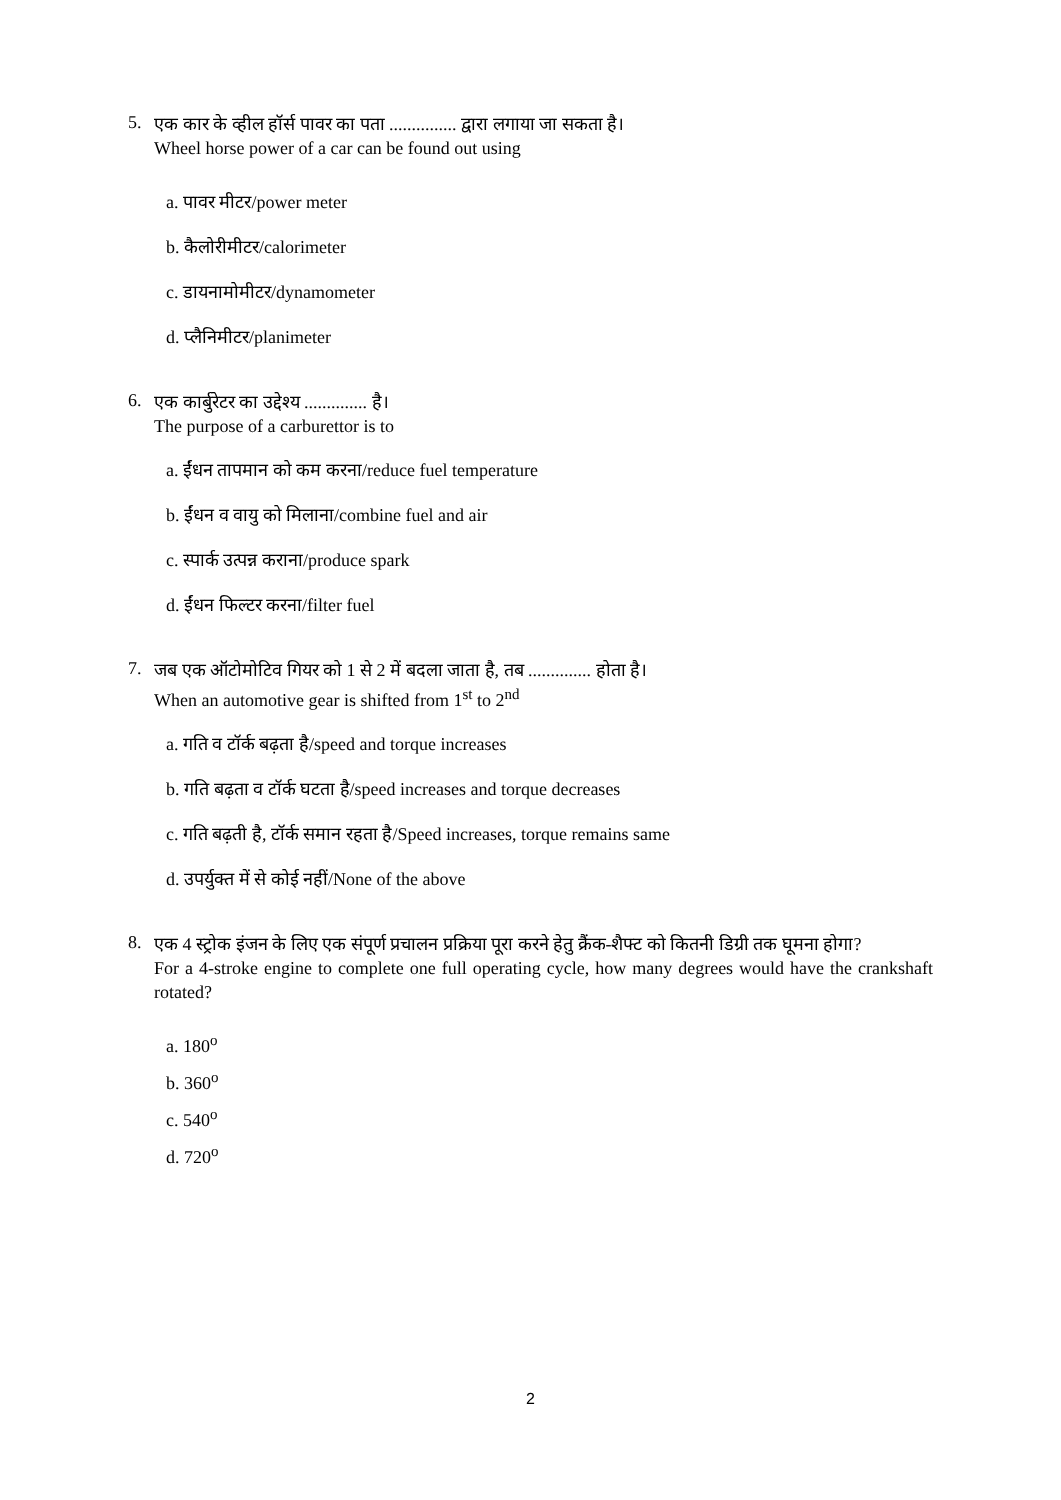5.
एक कार के व्हील हॉर्स पावर का पता ............... द्वारा लगाया जा सकता है।
Wheel horse power of a car can be found out using
a. पावर मीटर/power meter
b. कैलोरीमीटर/calorimeter
c. डायनामोमीटर/dynamometer
d. प्लैनिमीटर/planimeter
6.
एक कार्बुरेटर का उद्देश्य .............. है।
The purpose of a carburettor is to
a. ईंधन तापमान को कम करना/reduce fuel temperature
b. ईंधन व वायु को मिलाना/combine fuel and air
c. स्पार्क उत्पन्न कराना/produce spark
d. ईंधन फिल्टर करना/filter fuel
7.
जब एक ऑटोमोटिव गियर को 1 से 2 में बदला जाता है, तब .............. होता है।
When an automotive gear is shifted from 1<sup>st</sup> to 2<sup>nd</sup>
a. गति व टॉर्क बढ़ता है/speed and torque increases
b. गति बढ़ता व टॉर्क घटता है/speed increases and torque decreases
c. गति बढ़ती है, टॉर्क समान रहता है/Speed increases, torque remains same
d. उपर्युक्त में से कोई नहीं/None of the above
8.
एक 4 स्ट्रोक इंजन के लिए एक संपूर्ण प्रचालन प्रक्रिया पूरा करने हेतु क्रैंक-शैफ्ट को कितनी डिग्री तक घूमना होगा?
For a 4-stroke engine to complete one full operating cycle, how many degrees would have the crankshaft rotated?
a. 180<sup>o</sup>
b. 360<sup>o</sup>
c. 540<sup>o</sup>
d. 720<sup>o</sup>
2